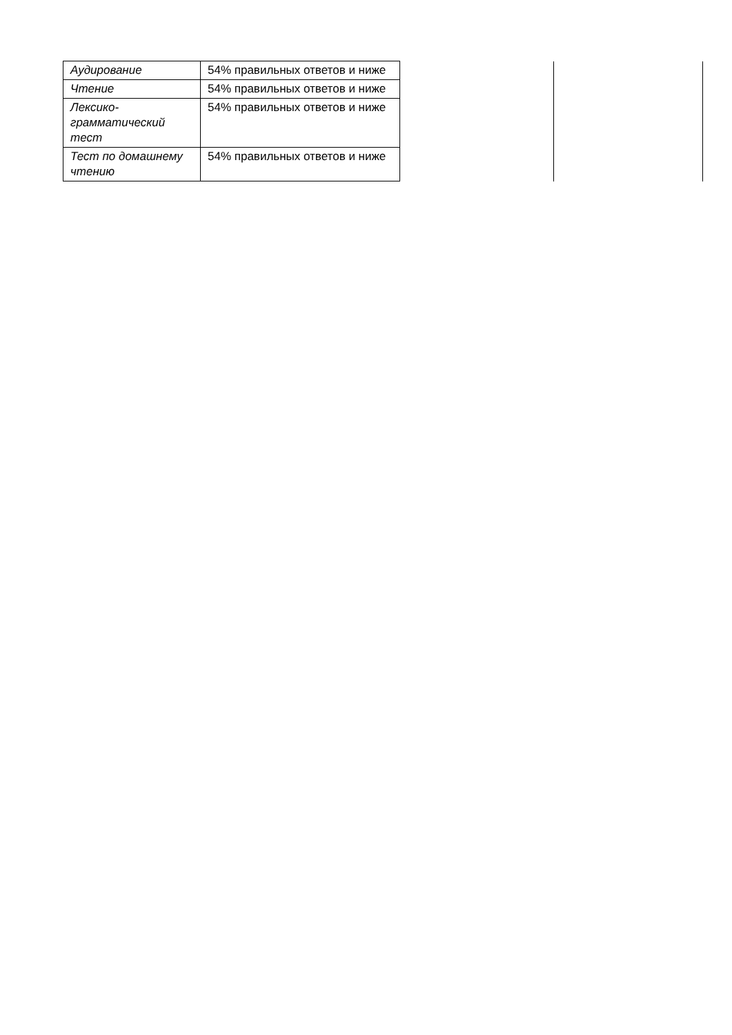| Аудирование | 54% правильных ответов и ниже | | |
| Чтение | 54% правильных ответов и ниже | | |
| Лексико-грамматический тест | 54% правильных ответов и ниже | | |
| Тест по домашнему чтению | 54% правильных ответов и ниже | | |